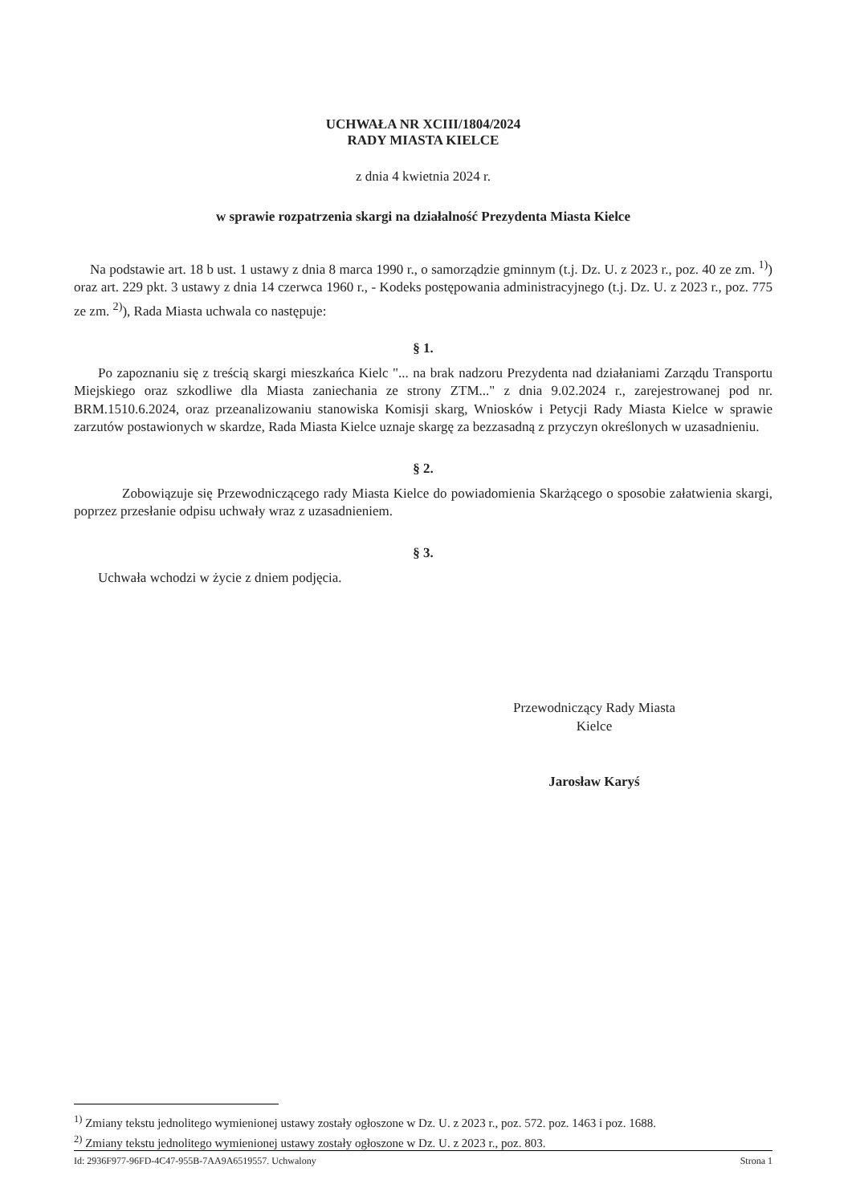UCHWAŁA NR XCIII/1804/2024
RADY MIASTA KIELCE
z dnia 4 kwietnia 2024 r.
w sprawie rozpatrzenia skargi na działalność Prezydenta Miasta Kielce
Na podstawie art. 18 b ust. 1 ustawy z dnia 8 marca 1990 r., o samorządzie gminnym (t.j. Dz. U. z 2023 r., poz. 40 ze zm. <sup>1)</sup>) oraz art. 229 pkt. 3 ustawy z dnia 14 czerwca 1960 r., - Kodeks postępowania administracyjnego (t.j. Dz. U. z 2023 r., poz. 775 ze zm. <sup>2)</sup>), Rada Miasta uchwala co następuje:
§ 1.
Po zapoznaniu się z treścią skargi mieszkańca Kielc "... na brak nadzoru Prezydenta nad działaniami Zarządu Transportu Miejskiego oraz szkodliwe dla Miasta zaniechania ze strony ZTM..." z dnia 9.02.2024 r., zarejestrowanej pod nr. BRM.1510.6.2024, oraz przeanalizowaniu stanowiska Komisji skarg, Wniosków i Petycji Rady Miasta Kielce w sprawie zarzutów postawionych w skardze, Rada Miasta Kielce uznaje skargę za bezzasadną z przyczyn określonych w uzasadnieniu.
§ 2.
Zobowiązuje się Przewodniczącego rady Miasta Kielce do powiadomienia Skarżącego o sposobie załatwienia skargi, poprzez przesłanie odpisu uchwały wraz z uzasadnieniem.
§ 3.
Uchwała wchodzi w życie z dniem podjęcia.
Przewodniczący Rady Miasta
Kielce
Jarosław Karyś
<sup>1)</sup> Zmiany tekstu jednolitego wymienionej ustawy zostały ogłoszone w Dz. U. z 2023 r., poz. 572. poz. 1463 i poz. 1688.
<sup>2)</sup> Zmiany tekstu jednolitego wymienionej ustawy zostały ogłoszone w Dz. U. z 2023 r., poz. 803.
Id: 2936F977-96FD-4C47-955B-7AA9A6519557. Uchwalony Strona 1